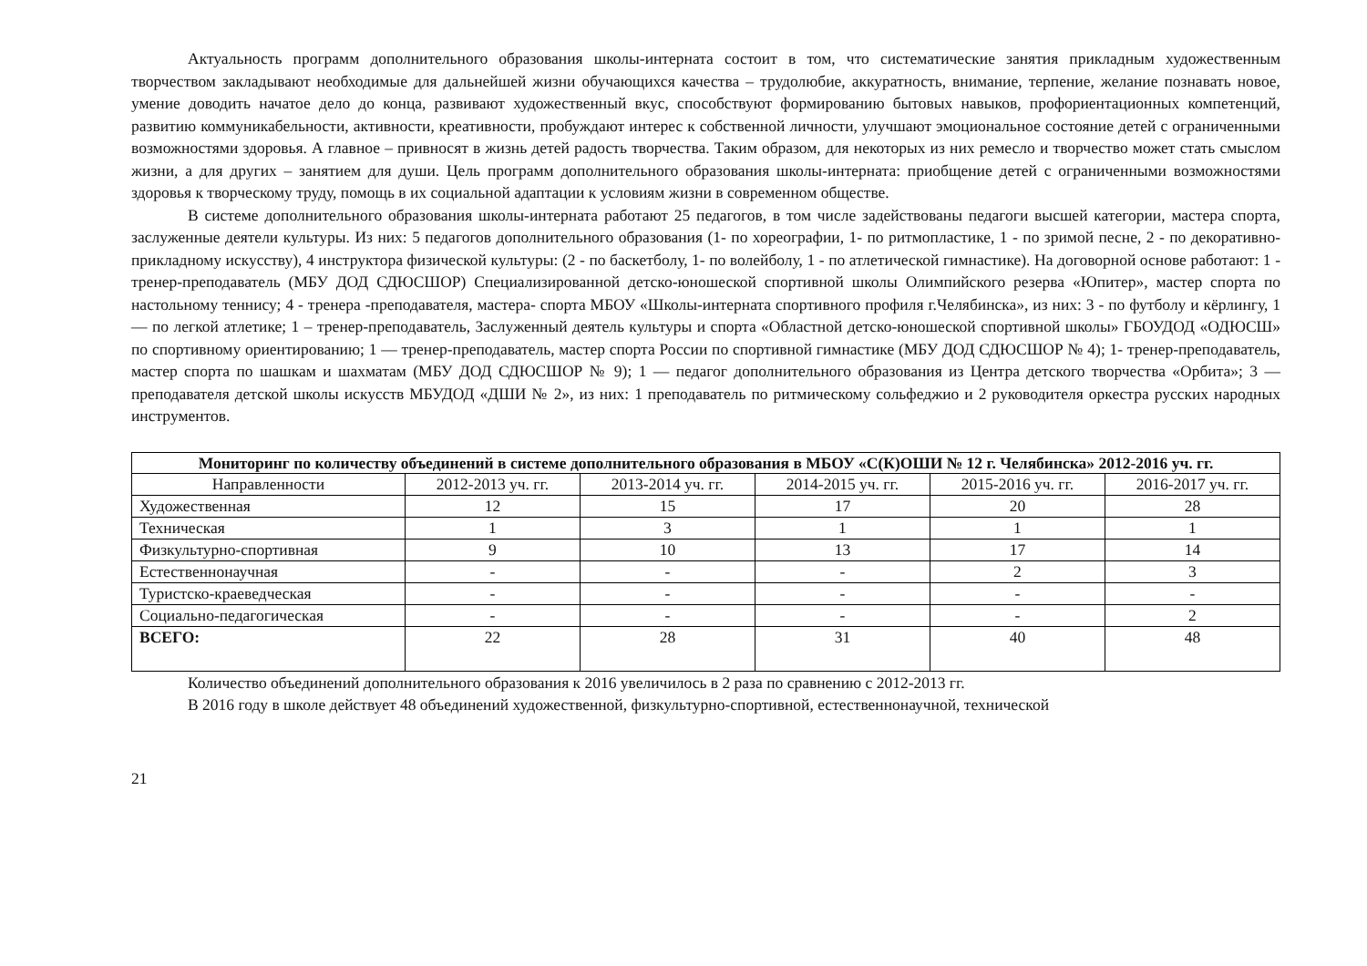Актуальность программ дополнительного образования школы-интерната состоит в том, что систематические занятия прикладным художественным творчеством закладывают необходимые для дальнейшей жизни обучающихся качества – трудолюбие, аккуратность, внимание, терпение, желание познавать новое, умение доводить начатое дело до конца, развивают художественный вкус, способствуют формированию бытовых навыков, профориентационных компетенций, развитию коммуникабельности, активности, креативности, пробуждают интерес к собственной личности, улучшают эмоциональное состояние детей с ограниченными возможностями здоровья. А главное – привносят в жизнь детей радость творчества. Таким образом, для некоторых из них ремесло и творчество может стать смыслом жизни, а для других – занятием для души. Цель программ дополнительного образования школы-интерната: приобщение детей с ограниченными возможностями здоровья к творческому труду, помощь в их социальной адаптации к условиям жизни в современном обществе.
В системе дополнительного образования школы-интерната работают 25 педагогов, в том числе задействованы педагоги высшей категории, мастера спорта, заслуженные деятели культуры. Из них: 5 педагогов дополнительного образования (1- по хореографии, 1- по ритмопластике, 1 - по зримой песне, 2 - по декоративно-прикладному искусству), 4 инструктора физической культуры: (2 - по баскетболу, 1- по волейболу, 1 - по атлетической гимнастике). На договорной основе работают: 1 - тренер-преподаватель (МБУ ДОД СДЮСШОР) Специализированной детско-юношеской спортивной школы Олимпийского резерва «Юпитер», мастер спорта по настольному теннису; 4 - тренера -преподавателя, мастера- спорта МБОУ «Школы-интерната спортивного профиля г.Челябинска», из них: 3 - по футболу и кёрлингу, 1 — по легкой атлетике; 1 – тренер-преподаватель, Заслуженный деятель культуры и спорта «Областной детско-юношеской спортивной школы» ГБОУДОД «ОДЮСШ» по спортивному ориентированию; 1 — тренер-преподаватель, мастер спорта России по спортивной гимнастике (МБУ ДОД СДЮСШОР № 4); 1- тренер-преподаватель, мастер спорта по шашкам и шахматам (МБУ ДОД СДЮСШОР № 9); 1 — педагог дополнительного образования из Центра детского творчества «Орбита»; 3 — преподавателя детской школы искусств МБУДОД «ДШИ № 2», из них: 1 преподаватель по ритмическому сольфеджио и 2 руководителя оркестра русских народных инструментов.
| Мониторинг по количеству объединений в системе дополнительного образования в МБОУ «С(К)ОШИ № 12 г. Челябинска» 2012-2016 уч. гг. | | | | | |
| --- | --- | --- | --- | --- | --- |
| Направленности | 2012-2013 уч. гг. | 2013-2014 уч. гг. | 2014-2015 уч. гг. | 2015-2016 уч. гг. | 2016-2017 уч. гг. |
| Художественная | 12 | 15 | 17 | 20 | 28 |
| Техническая | 1 | 3 | 1 | 1 | 1 |
| Физкультурно-спортивная | 9 | 10 | 13 | 17 | 14 |
| Естественнонаучная | - | - | - | 2 | 3 |
| Туристско-краеведческая | - | - | - | - | - |
| Социально-педагогическая | - | - | - | - | 2 |
| ВСЕГО: | 22 | 28 | 31 | 40 | 48 |
Количество объединений дополнительного образования к 2016 увеличилось в 2 раза по сравнению с 2012-2013 гг.
В 2016 году в школе действует 48 объединений художественной, физкультурно-спортивной, естественнонаучной, технической
21